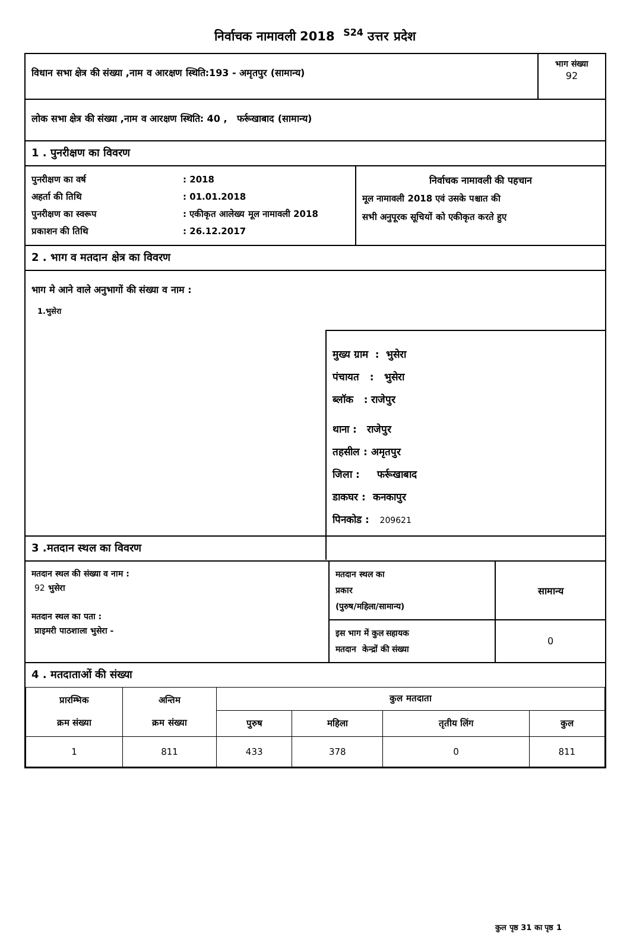निर्वाचक नामावली 2018 <sup>S24</sup> उत्तर प्रदेश
विधान सभा क्षेत्र की संख्या ,नाम व आरक्षण स्थिति:193 - अमृतपुर (सामान्य)
भाग संख्या
92
लोक सभा क्षेत्र की संख्या ,नाम व आरक्षण स्थिति: 40 , फर्रूखाबाद (सामान्य)
1 . पुनरीक्षण का विवरण
पुनरीक्षण का वर्ष: 2018
अहर्ता की तिथि: 01.01.2018
पुनरीक्षण का स्वरूप: एकीकृत आलेख्य मूल नामावली 2018
प्रकाशन की तिथि: 26.12.2017
निर्वाचक नामावली की पहचान
मूल नामावली 2018 एवं उसके पश्चात की
सभी अनुपूरक सूचियों को एकीकृत करते हुए
2 . भाग व मतदान क्षेत्र का विवरण
भाग मे आने वाले अनुभागों की संख्या व नाम :
1.भुसेरा
मुख्य ग्राम : भुसेरा
पंचायत : भुसेरा
ब्लॉक : राजेपुर
थाना : राजेपुर
तहसील : अमृतपुर
जिला : फर्रूखाबाद
डाकघर : कनकापुर
पिनकोड : 209621
3 .मतदान स्थल का विवरण
मतदान स्थल की संख्या व नाम :
92 भुसेरा
मतदान स्थल का पता :
प्राइमरी पाठशाला भुसेरा -
मतदान स्थल का
प्रकार
(पुरुष/महिला/सामान्य)
सामान्य
इस भाग में कुल सहायक
मतदान केन्द्रों की संख्या
0
4 . मतदाताओं की संख्या
| प्रारम्भिक क्रम संख्या | अन्तिम क्रम संख्या | कुल मतदाता | | | |
| --- | --- | --- | --- | --- | --- |
| | | पुरुष | महिला | तृतीय लिंग | कुल |
| 1 | 811 | 433 | 378 | 0 | 811 |
कुल पृष्ठ 31 का पृष्ठ 1